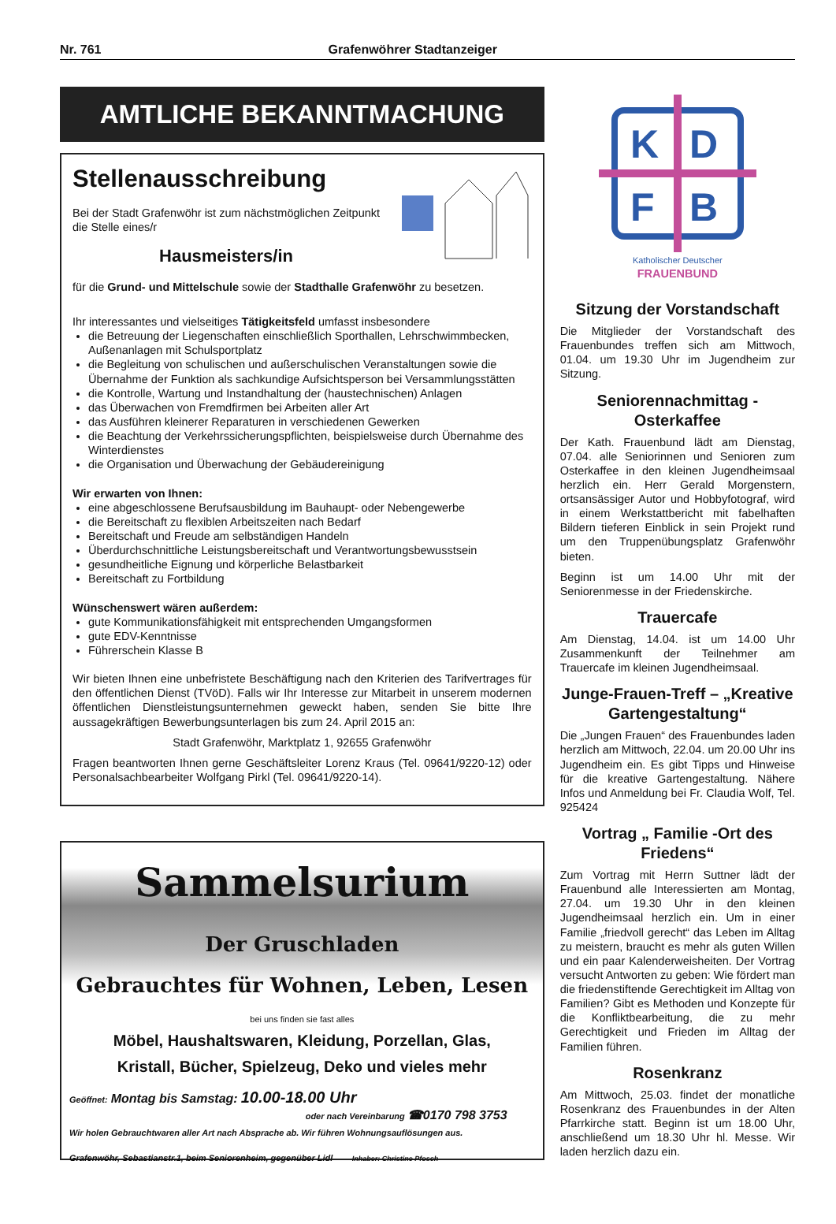Nr. 761 Grafenwöhrer Stadtanzeiger
AMTLICHE BEKANNTMACHUNG
Stellenausschreibung
Bei der Stadt Grafenwöhr ist zum nächstmöglichen Zeitpunkt die Stelle eines/r
Hausmeisters/in
für die Grund- und Mittelschule sowie der Stadthalle Grafenwöhr zu besetzen.
Ihr interessantes und vielseitiges Tätigkeitsfeld umfasst insbesondere
die Betreuung der Liegenschaften einschließlich Sporthallen, Lehrschwimmbecken, Außenanlagen mit Schulsportplatz
die Begleitung von schulischen und außerschulischen Veranstaltungen sowie die Übernahme der Funktion als sachkundige Aufsichtsperson bei Versammlungsstätten
die Kontrolle, Wartung und Instandhaltung der (haustechnischen) Anlagen
das Überwachen von Fremdfirmen bei Arbeiten aller Art
das Ausführen kleinerer Reparaturen in verschiedenen Gewerken
die Beachtung der Verkehrssicherungspflichten, beispielsweise durch Übernahme des Winterdienstes
die Organisation und Überwachung der Gebäudereinigung
Wir erwarten von Ihnen:
eine abgeschlossene Berufsausbildung im Bauhaupt- oder Nebengewerbe
die Bereitschaft zu flexiblen Arbeitszeiten nach Bedarf
Bereitschaft und Freude am selbständigen Handeln
Überdurchschnittliche Leistungsbereitschaft und Verantwortungsbewusstsein
gesundheitliche Eignung und körperliche Belastbarkeit
Bereitschaft zu Fortbildung
Wünschenswert wären außerdem:
gute Kommunikationsfähigkeit mit entsprechenden Umgangsformen
gute EDV-Kenntnisse
Führerschein Klasse B
Wir bieten Ihnen eine unbefristete Beschäftigung nach den Kriterien des Tarifvertrages für den öffentlichen Dienst (TVöD). Falls wir Ihr Interesse zur Mitarbeit in unserem modernen öffentlichen Dienstleistungsunternehmen geweckt haben, senden Sie bitte Ihre aussagekräftigen Bewerbungsunterlagen bis zum 24. April 2015 an:
Stadt Grafenwöhr, Marktplatz 1, 92655 Grafenwöhr
Fragen beantworten Ihnen gerne Geschäftsleiter Lorenz Kraus (Tel. 09641/9220-12) oder Personalsachbearbeiter Wolfgang Pirkl (Tel. 09641/9220-14).
Sammelsurium
Der Gruschladen
Gebrauchtes für Wohnen, Leben, Lesen
bei uns finden sie fast alles
Möbel, Haushaltswaren, Kleidung, Porzellan, Glas,
Kristall, Bücher, Spielzeug, Deko und vieles mehr
Geöffnet: Montag bis Samstag: 10.00-18.00 Uhr
oder nach Vereinbarung ☎0170 798 3753
Wir holen Gebrauchtwaren aller Art nach Absprache ab. Wir führen Wohnungsauflösungen aus.
Grafenwöhr, Sebastianstr.1, beim Seniorenheim, gegenüber Lidl Inhaber: Christine Pfosch
K
D
F
B
Katholischer Deutscher
FRAUENBUND
Sitzung der Vorstandschaft
Die Mitglieder der Vorstandschaft des Frauenbundes treffen sich am Mittwoch, 01.04. um 19.30 Uhr im Jugendheim zur Sitzung.
Seniorennachmittag - Osterkaffee
Der Kath. Frauenbund lädt am Dienstag, 07.04. alle Seniorinnen und Senioren zum Osterkaffee in den kleinen Jugendheimsaal herzlich ein. Herr Gerald Morgenstern, ortsansässiger Autor und Hobbyfotograf, wird in einem Werkstattbericht mit fabelhaften Bildern tieferen Einblick in sein Projekt rund um den Truppenübungsplatz Grafenwöhr bieten.
Beginn ist um 14.00 Uhr mit der Seniorenmesse in der Friedenskirche.
Trauercafe
Am Dienstag, 14.04. ist um 14.00 Uhr Zusammenkunft der Teilnehmer am Trauercafe im kleinen Jugendheimsaal.
Junge-Frauen-Treff – „Kreative Gartengestaltung“
Die „Jungen Frauen“ des Frauenbundes laden herzlich am Mittwoch, 22.04. um 20.00 Uhr ins Jugendheim ein. Es gibt Tipps und Hinweise für die kreative Gartengestaltung. Nähere Infos und Anmeldung bei Fr. Claudia Wolf, Tel. 925424
Vortrag „ Familie -Ort des Friedens“
Zum Vortrag mit Herrn Suttner lädt der Frauenbund alle Interessierten am Montag, 27.04. um 19.30 Uhr in den kleinen Jugendheimsaal herzlich ein. Um in einer Familie „friedvoll gerecht“ das Leben im Alltag zu meistern, braucht es mehr als guten Willen und ein paar Kalenderweisheiten. Der Vortrag versucht Antworten zu geben: Wie fördert man die friedenstiftende Gerechtigkeit im Alltag von Familien? Gibt es Methoden und Konzepte für die Konfliktbearbeitung, die zu mehr Gerechtigkeit und Frieden im Alltag der Familien führen.
Rosenkranz
Am Mittwoch, 25.03. findet der monatliche Rosenkranz des Frauenbundes in der Alten Pfarrkirche statt. Beginn ist um 18.00 Uhr, anschließend um 18.30 Uhr hl. Messe. Wir laden herzlich dazu ein.